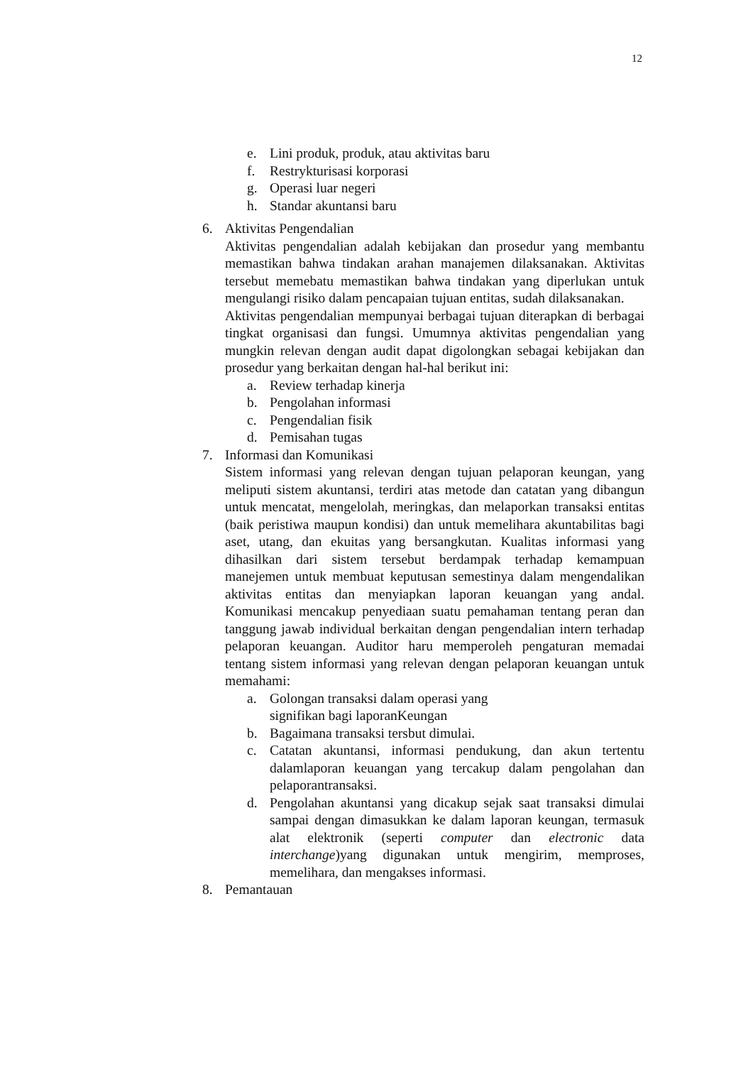12
e. Lini produk, produk, atau aktivitas baru
f. Restrykturisasi korporasi
g. Operasi luar negeri
h. Standar akuntansi baru
6. Aktivitas Pengendalian
Aktivitas pengendalian adalah kebijakan dan prosedur yang membantu memastikan bahwa tindakan arahan manajemen dilaksanakan. Aktivitas tersebut memebatu memastikan bahwa tindakan yang diperlukan untuk mengulangi risiko dalam pencapaian tujuan entitas, sudah dilaksanakan.
Aktivitas pengendalian mempunyai berbagai tujuan diterapkan di berbagai tingkat organisasi dan fungsi. Umumnya aktivitas pengendalian yang mungkin relevan dengan audit dapat digolongkan sebagai kebijakan dan prosedur yang berkaitan dengan hal-hal berikut ini:
a. Review terhadap kinerja
b. Pengolahan informasi
c. Pengendalian fisik
d. Pemisahan tugas
7. Informasi dan Komunikasi
Sistem informasi yang relevan dengan tujuan pelaporan keungan, yang meliputi sistem akuntansi, terdiri atas metode dan catatan yang dibangun untuk mencatat, mengelolah, meringkas, dan melaporkan transaksi entitas (baik peristiwa maupun kondisi) dan untuk memelihara akuntabilitas bagi aset, utang, dan ekuitas yang bersangkutan. Kualitas informasi yang dihasilkan dari sistem tersebut berdampak terhadap kemampuan manejemen untuk membuat keputusan semestinya dalam mengendalikan aktivitas entitas dan menyiapkan laporan keuangan yang andal. Komunikasi mencakup penyediaan suatu pemahaman tentang peran dan tanggung jawab individual berkaitan dengan pengendalian intern terhadap pelaporan keuangan. Auditor haru memperoleh pengaturan memadai tentang sistem informasi yang relevan dengan pelaporan keuangan untuk memahami:
a. Golongan transaksi dalam operasi yang
signifikan bagi laporanKeungan
b. Bagaimana transaksi tersbut dimulai.
c. Catatan akuntansi, informasi pendukung, dan akun tertentu dalamlaporan keuangan yang tercakup dalam pengolahan dan pelaporantransaksi.
d. Pengolahan akuntansi yang dicakup sejak saat transaksi dimulai sampai dengan dimasukkan ke dalam laporan keungan, termasuk alat elektronik (seperti computer dan electronic data interchange)yang digunakan untuk mengirim, memproses, memelihara, dan mengakses informasi.
8. Pemantauan